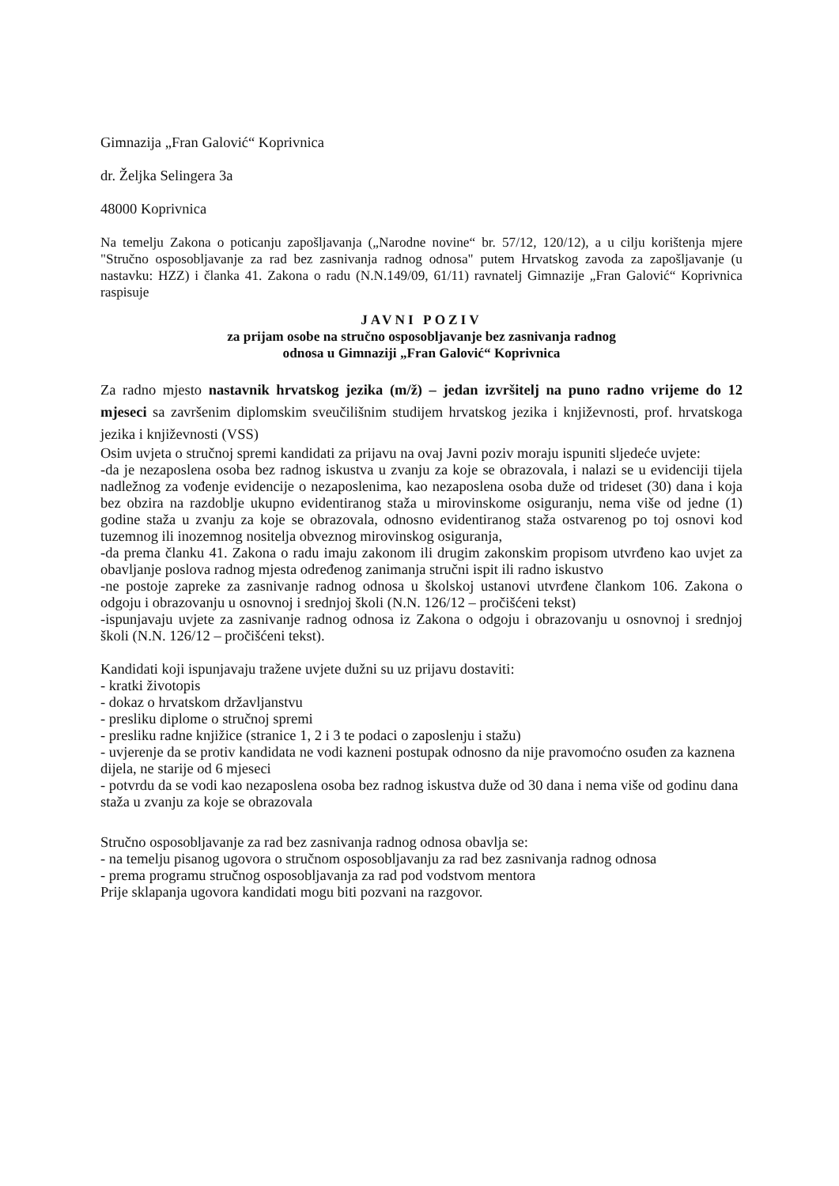Gimnazija „Fran Galović“ Koprivnica
dr. Željka Selingera 3a
48000 Koprivnica
Na temelju Zakona o poticanju zapošljavanja („Narodne novine“ br. 57/12, 120/12), a u cilju korištenja mjere "Stručno osposobljavanje za rad bez zasnivanja radnog odnosa" putem Hrvatskog zavoda za zapošljavanje (u nastavku: HZZ) i članka 41. Zakona o radu (N.N.149/09, 61/11) ravnatelj Gimnazije „Fran Galović“ Koprivnica raspisuje
JAVNI POZIV
za prijam osobe na stručno osposobljavanje bez zasnivanja radnog
odnosa u Gimnaziji „Fran Galović“ Koprivnica
Za radno mjesto nastavnik hrvatskog jezika (m/ž) – jedan izvršitelj na puno radno vrijeme do 12 mjeseci sa završenim diplomskim sveučilišnim studijem hrvatskog jezika i književnosti, prof. hrvatskoga jezika i književnosti (VSS)
Osim uvjeta o stručnoj spremi kandidati za prijavu na ovaj Javni poziv moraju ispuniti sljedeće uvjete:
-da je nezaposlena osoba bez radnog iskustva u zvanju za koje se obrazovala, i nalazi se u evidenciji tijela nadležnog za vođenje evidencije o nezaposlenima, kao nezaposlena osoba duže od trideset (30) dana i koja bez obzira na razdoblje ukupno evidentiranog staža u mirovinskome osiguranju, nema više od jedne (1) godine staža u zvanju za koje se obrazovala, odnosno evidentiranog staža ostvarenog po toj osnovi kod tuzemnog ili inozemnog nositelja obveznog mirovinskog osiguranja,
-da prema članku 41. Zakona o radu imaju zakonom ili drugim zakonskim propisom utvrđeno kao uvjet za obavljanje poslova radnog mjesta određenog zanimanja stručni ispit ili radno iskustvo
-ne postoje zapreke za zasnivanje radnog odnosa u školskoj ustanovi utvrđene člankom 106. Zakona o odgoju i obrazovanju u osnovnoj i srednjoj školi (N.N. 126/12 – pročišćeni tekst)
-ispunjavaju uvjete za zasnivanje radnog odnosa iz Zakona o odgoju i obrazovanju u osnovnoj i srednjoj školi (N.N. 126/12 – pročišćeni tekst).
Kandidati koji ispunjavaju tražene uvjete dužni su uz prijavu dostaviti:
- kratki životopis
- dokaz o hrvatskom državljanstvu
- presliku diplome o stručnoj spremi
- presliku radne knjižice (stranice 1, 2 i 3 te podaci o zaposlenju i stažu)
- uvjerenje da se protiv kandidata ne vodi kazneni postupak odnosno da nije pravomoćno osuđen za kaznena dijela, ne starije od 6 mjeseci
- potvrdu da se vodi kao nezaposlena osoba bez radnog iskustva duže od 30 dana i nema više od godinu dana staža u zvanju za koje se obrazovala
Stručno osposobljavanje za rad bez zasnivanja radnog odnosa obavlja se:
- na temelju pisanog ugovora o stručnom osposobljavanju za rad bez zasnivanja radnog odnosa
- prema programu stručnog osposobljavanja za rad pod vodstvom mentora
Prije sklapanja ugovora kandidati mogu biti pozvani na razgovor.